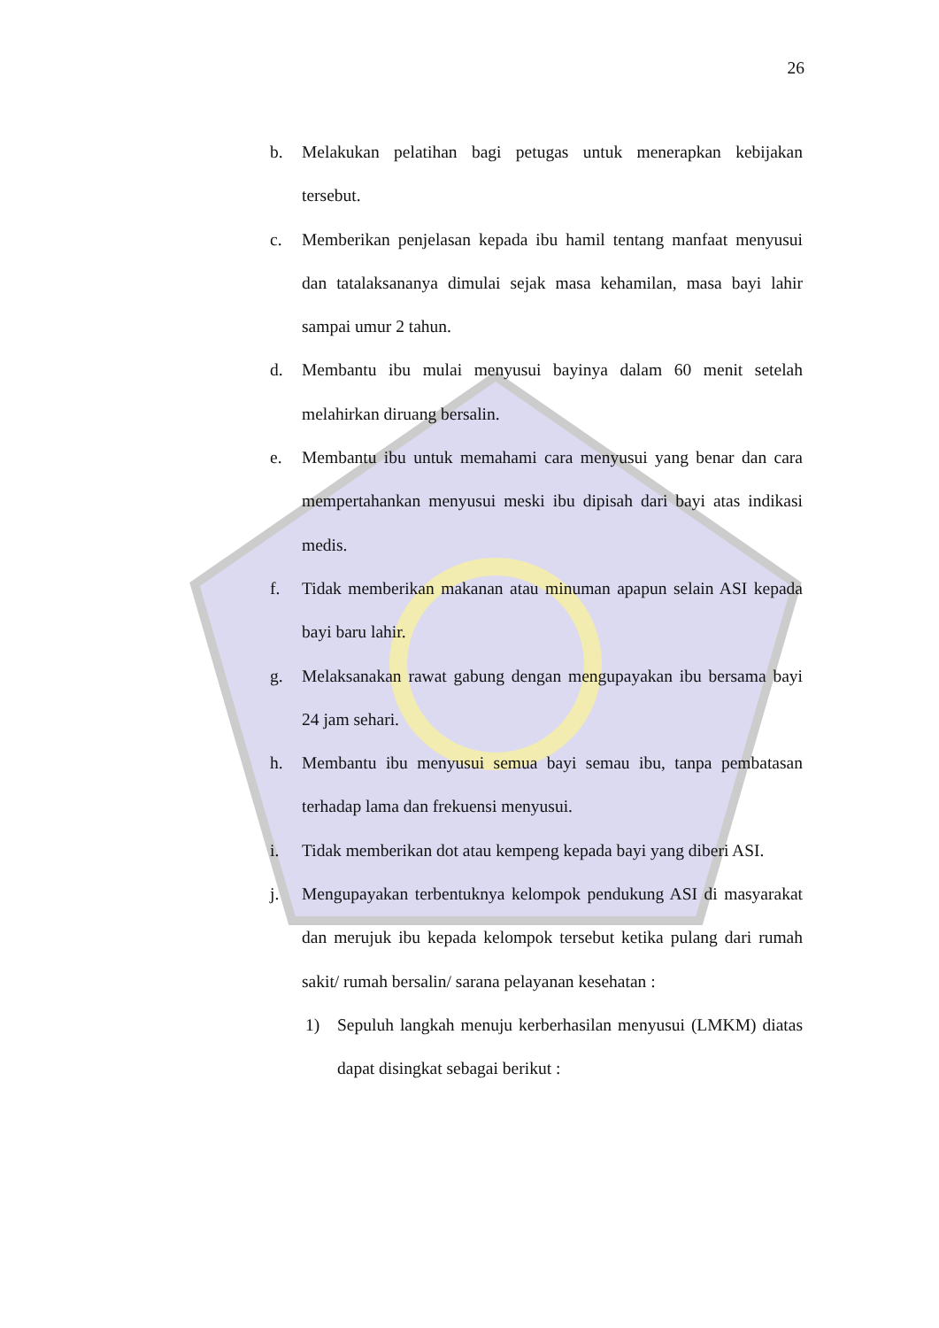26
b. Melakukan pelatihan bagi petugas untuk menerapkan kebijakan tersebut.
c. Memberikan penjelasan kepada ibu hamil tentang manfaat menyusui dan tatalaksananya dimulai sejak masa kehamilan, masa bayi lahir sampai umur 2 tahun.
d. Membantu ibu mulai menyusui bayinya dalam 60 menit setelah melahirkan diruang bersalin.
e. Membantu ibu untuk memahami cara menyusui yang benar dan cara mempertahankan menyusui meski ibu dipisah dari bayi atas indikasi medis.
f. Tidak memberikan makanan atau minuman apapun selain ASI kepada bayi baru lahir.
g. Melaksanakan rawat gabung dengan mengupayakan ibu bersama bayi 24 jam sehari.
h. Membantu ibu menyusui semua bayi semau ibu, tanpa pembatasan terhadap lama dan frekuensi menyusui.
i. Tidak memberikan dot atau kempeng kepada bayi yang diberi ASI.
j. Mengupayakan terbentuknya kelompok pendukung ASI di masyarakat dan merujuk ibu kepada kelompok tersebut ketika pulang dari rumah sakit/ rumah bersalin/ sarana pelayanan kesehatan :
1) Sepuluh langkah menuju kerberhasilan menyusui (LMKM) diatas dapat disingkat sebagai berikut :